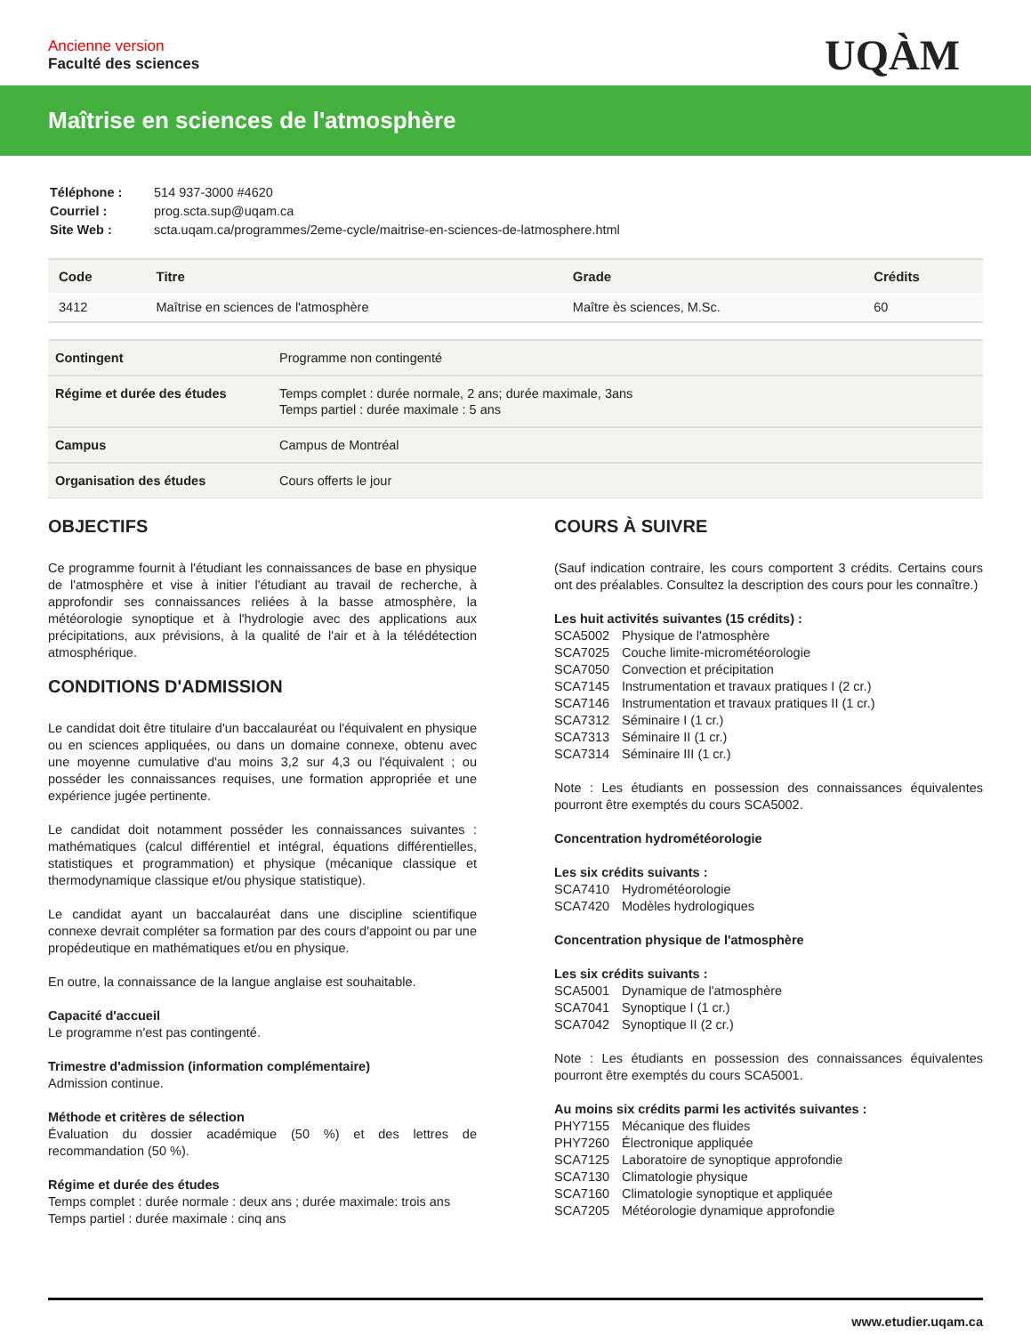Ancienne version
Faculté des sciences
UQÀM
Maîtrise en sciences de l'atmosphère
| Téléphone : | 514 937-3000 #4620 |
| Courriel : | prog.scta.sup@uqam.ca |
| Site Web : | scta.uqam.ca/programmes/2eme-cycle/maitrise-en-sciences-de-latmosphere.html |
| Code | Titre | Grade | Crédits |
| --- | --- | --- | --- |
| 3412 | Maîtrise en sciences de l'atmosphère | Maître ès sciences, M.Sc. | 60 |
| Contingent | Programme non contingenté |
| Régime et durée des études | Temps complet : durée normale, 2 ans; durée maximale, 3ans Temps partiel : durée maximale : 5 ans |
| Campus | Campus de Montréal |
| Organisation des études | Cours offerts le jour |
OBJECTIFS
Ce programme fournit à l'étudiant les connaissances de base en physique de l'atmosphère et vise à initier l'étudiant au travail de recherche, à approfondir ses connaissances reliées à la basse atmosphère, la météorologie synoptique et à l'hydrologie avec des applications aux précipitations, aux prévisions, à la qualité de l'air et à la télédétection atmosphérique.
CONDITIONS D'ADMISSION
Le candidat doit être titulaire d'un baccalauréat ou l'équivalent en physique ou en sciences appliquées, ou dans un domaine connexe, obtenu avec une moyenne cumulative d'au moins 3,2 sur 4,3 ou l'équivalent ; ou posséder les connaissances requises, une formation appropriée et une expérience jugée pertinente.
Le candidat doit notamment posséder les connaissances suivantes : mathématiques (calcul différentiel et intégral, équations différentielles, statistiques et programmation) et physique (mécanique classique et thermodynamique classique et/ou physique statistique).
Le candidat ayant un baccalauréat dans une discipline scientifique connexe devrait compléter sa formation par des cours d'appoint ou par une propédeutique en mathématiques et/ou en physique.
En outre, la connaissance de la langue anglaise est souhaitable.
Capacité d'accueil
Le programme n'est pas contingenté.
Trimestre d'admission (information complémentaire)
Admission continue.
Méthode et critères de sélection
Évaluation du dossier académique (50 %) et des lettres de recommandation (50 %).
Régime et durée des études
Temps complet : durée normale : deux ans ; durée maximale: trois ans
Temps partiel : durée maximale : cinq ans
COURS À SUIVRE
(Sauf indication contraire, les cours comportent 3 crédits. Certains cours ont des préalables. Consultez la description des cours pour les connaître.)
Les huit activités suivantes (15 crédits) :
SCA5002 Physique de l'atmosphère
SCA7025 Couche limite-micrométéorologie
SCA7050 Convection et précipitation
SCA7145 Instrumentation et travaux pratiques I (2 cr.)
SCA7146 Instrumentation et travaux pratiques II (1 cr.)
SCA7312 Séminaire I (1 cr.)
SCA7313 Séminaire II (1 cr.)
SCA7314 Séminaire III (1 cr.)
Note : Les étudiants en possession des connaissances équivalentes pourront être exemptés du cours SCA5002.
Concentration hydrométéorologie
Les six crédits suivants :
SCA7410 Hydrométéorologie
SCA7420 Modèles hydrologiques
Concentration physique de l'atmosphère
Les six crédits suivants :
SCA5001 Dynamique de l'atmosphère
SCA7041 Synoptique I (1 cr.)
SCA7042 Synoptique II (2 cr.)
Note : Les étudiants en possession des connaissances équivalentes pourront être exemptés du cours SCA5001.
Au moins six crédits parmi les activités suivantes :
PHY7155 Mécanique des fluides
PHY7260 Électronique appliquée
SCA7125 Laboratoire de synoptique approfondie
SCA7130 Climatologie physique
SCA7160 Climatologie synoptique et appliquée
SCA7205 Météorologie dynamique approfondie
www.etudier.uqam.ca